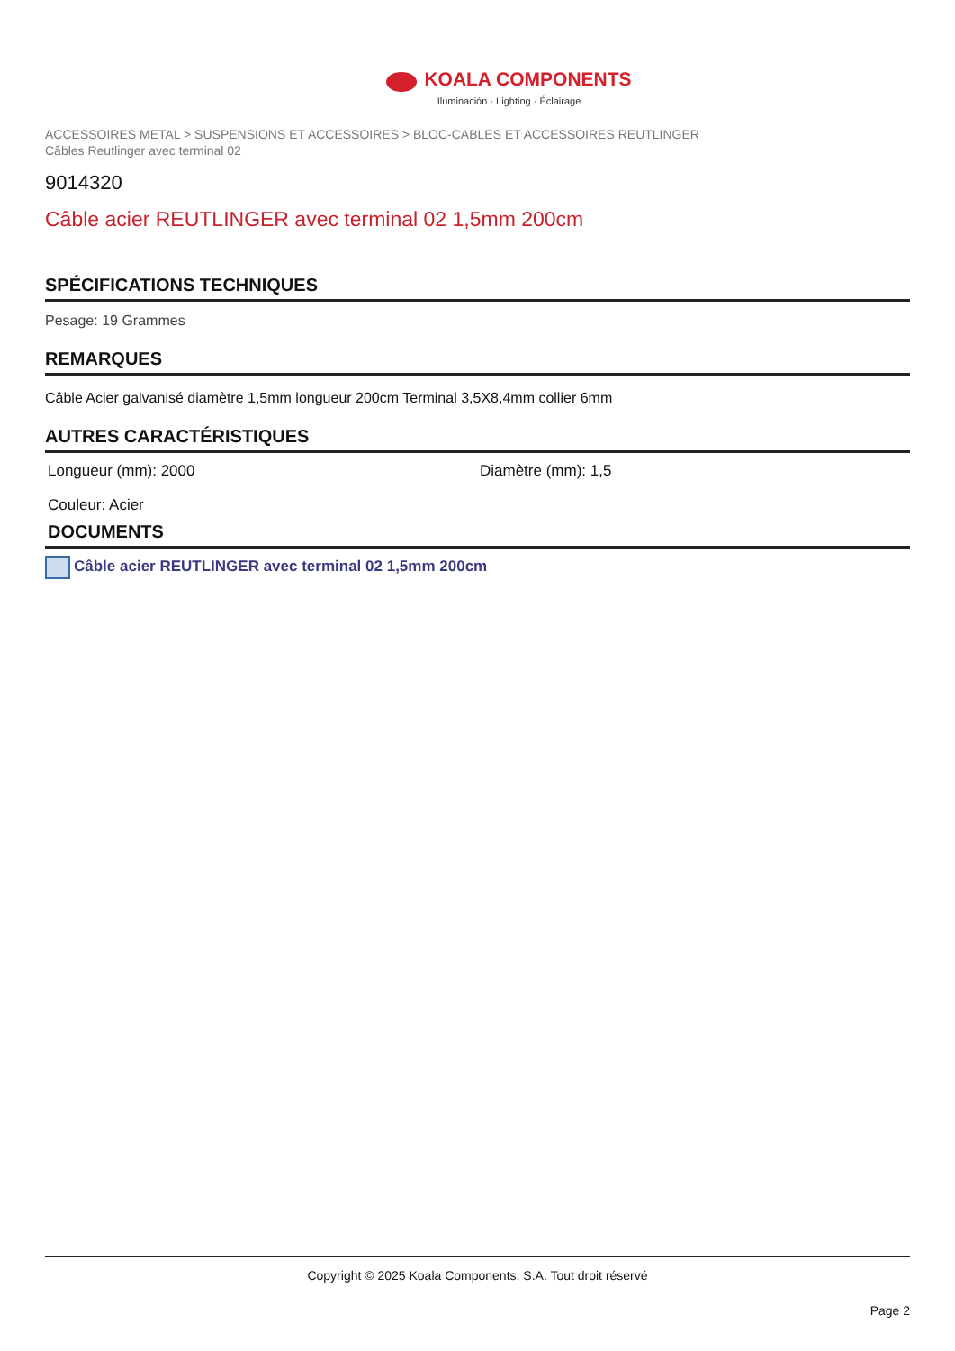KOALA COMPONENTS
Iluminación · Lighting · Éclairage
ACCESSOIRES METAL > SUSPENSIONS ET ACCESSOIRES > BLOC-CABLES ET ACCESSOIRES REUTLINGER
Câbles Reutlinger avec terminal 02
9014320
Câble acier REUTLINGER avec terminal 02 1,5mm 200cm
SPÉCIFICATIONS TECHNIQUES
Pesage: 19 Grammes
REMARQUES
Câble Acier galvanisé diamètre 1,5mm longueur 200cm Terminal 3,5X8,4mm collier 6mm
AUTRES CARACTÉRISTIQUES
Longueur (mm): 2000
Diamètre (mm): 1,5
Couleur: Acier
DOCUMENTS
Câble acier REUTLINGER avec terminal 02 1,5mm 200cm
Copyright © 2025 Koala Components, S.A. Tout droit réservé
Page 2